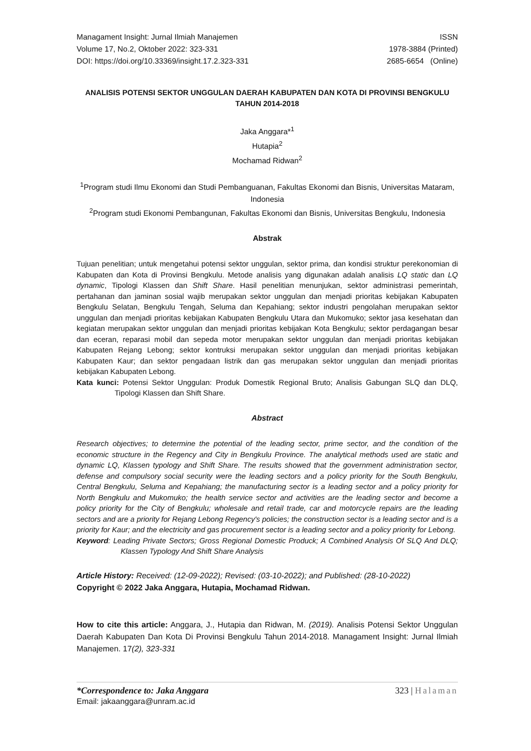Managament Insight: Jurnal Ilmiah Manajemen
Volume 17, No.2, Oktober 2022: 323-331
DOI: https://doi.org/10.33369/insight.17.2.323-331
ISSN
1978-3884 (Printed)
2685-6654 (Online)
ANALISIS POTENSI SEKTOR UNGGULAN DAERAH KABUPATEN DAN KOTA DI PROVINSI BENGKULU TAHUN 2014-2018
Jaka Anggara*<sup>1</sup>
Hutapia<sup>2</sup>
Mochamad Ridwan<sup>2</sup>
<sup>1</sup> Program studi Ilmu Ekonomi dan Studi Pembanguanan, Fakultas Ekonomi dan Bisnis, Universitas Mataram, Indonesia
<sup>2</sup> Program studi Ekonomi Pembangunan, Fakultas Ekonomi dan Bisnis, Universitas Bengkulu, Indonesia
Abstrak
Tujuan penelitian; untuk mengetahui potensi sektor unggulan, sektor prima, dan kondisi struktur perekonomian di Kabupaten dan Kota di Provinsi Bengkulu. Metode analisis yang digunakan adalah analisis LQ static dan LQ dynamic, Tipologi Klassen dan Shift Share. Hasil penelitian menunjukan, sektor administrasi pemerintah, pertahanan dan jaminan sosial wajib merupakan sektor unggulan dan menjadi prioritas kebijakan Kabupaten Bengkulu Selatan, Bengkulu Tengah, Seluma dan Kepahiang; sektor industri pengolahan merupakan sektor unggulan dan menjadi prioritas kebijakan Kabupaten Bengkulu Utara dan Mukomuko; sektor jasa kesehatan dan kegiatan merupakan sektor unggulan dan menjadi prioritas kebijakan Kota Bengkulu; sektor perdagangan besar dan eceran, reparasi mobil dan sepeda motor merupakan sektor unggulan dan menjadi prioritas kebijakan Kabupaten Rejang Lebong; sektor kontruksi merupakan sektor unggulan dan menjadi prioritas kebijakan Kabupaten Kaur; dan sektor pengadaan listrik dan gas merupakan sektor unggulan dan menjadi prioritas kebijakan Kabupaten Lebong.
Kata kunci: Potensi Sektor Unggulan: Produk Domestik Regional Bruto; Analisis Gabungan SLQ dan DLQ, Tipologi Klassen dan Shift Share.
Abstract
Research objectives; to determine the potential of the leading sector, prime sector, and the condition of the economic structure in the Regency and City in Bengkulu Province. The analytical methods used are static and dynamic LQ, Klassen typology and Shift Share. The results showed that the government administration sector, defense and compulsory social security were the leading sectors and a policy priority for the South Bengkulu, Central Bengkulu, Seluma and Kepahiang; the manufacturing sector is a leading sector and a policy priority for North Bengkulu and Mukomuko; the health service sector and activities are the leading sector and become a policy priority for the City of Bengkulu; wholesale and retail trade, car and motorcycle repairs are the leading sectors and are a priority for Rejang Lebong Regency's policies; the construction sector is a leading sector and is a priority for Kaur; and the electricity and gas procurement sector is a leading sector and a policy priority for Lebong.
Keyword: Leading Private Sectors; Gross Regional Domestic Produck; A Combined Analysis Of SLQ And DLQ; Klassen Typology And Shift Share Analysis
Article History: Received: (12-09-2022); Revised: (03-10-2022); and Published: (28-10-2022)
Copyright © 2022 Jaka Anggara, Hutapia, Mochamad Ridwan.
How to cite this article: Anggara, J., Hutapia dan Ridwan, M. (2019). Analisis Potensi Sektor Unggulan Daerah Kabupaten Dan Kota Di Provinsi Bengkulu Tahun 2014-2018. Managament Insight: Jurnal Ilmiah Manajemen. 17(2), 323-331
*Correspondence to: Jaka Anggara 323 | Halaman
Email: jakaanggara@unram.ac.id